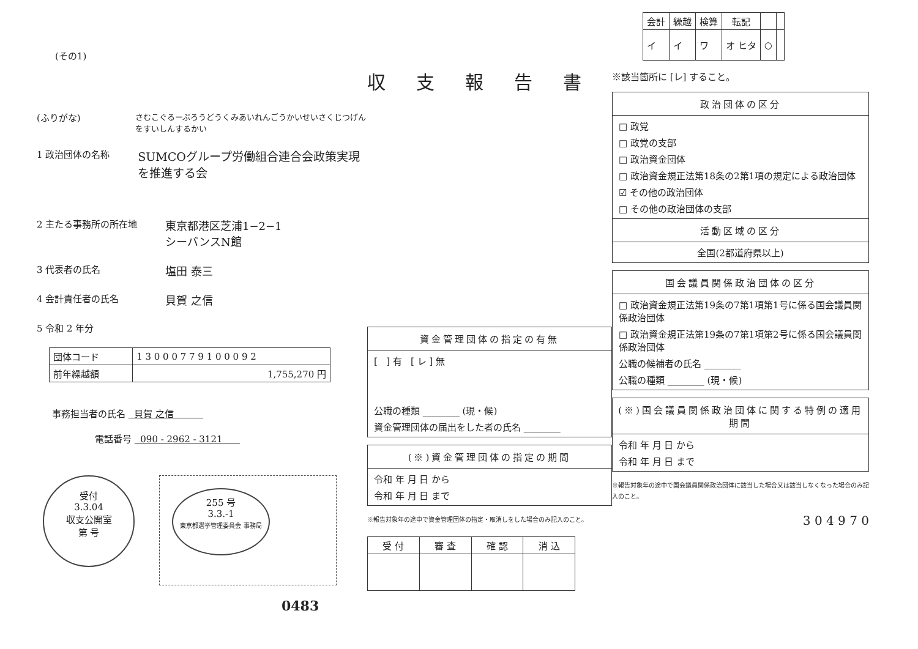(その1)
(ふりがな) さむこぐるーぷろうどうくみあいれんごうかいせいさくじつげんをすいしんするかい
1 政治団体の名称 SUMCOグループ労働組合連合会政策実現を推進する会
2 主たる事務所の所在地 東京都港区芝浦1−2−1
シーバンスN館
3 代表者の氏名 塩田 泰三
4 会計責任者の氏名 貝賀 之信
5 令和 2 年分
| 団体コード | 1 3 0 0 0 7 7 9 1 0 0 0 9 2 |
| 前年繰越額 | 1,755,270 円 |
事務担当者の氏名 貝賀 之信
電話番号 090 - 2962 - 3121
受付
3.3.04
収支公開室
第 号
255 号
3.3.-1
東京都選挙管理委員会 事務局
0483
収支報告書
資金管理団体の指定の有無
[ ] 有 [ レ ] 無
公職の種類 ________ (現・候)
資金管理団体の届出をした者の氏名 ________
(※)資金管理団体の指定の期間
令和 年 月 日 から
令和 年 月 日 まで
※報告対象年の途中で資金管理団体の指定・取消しをした場合のみ記入のこと。
| 受 付 | 審 査 | 確 認 | 消 込 |
| --- | --- | --- | --- |
| 会計 | 繰越 | 検算 | 転記 | | |
| --- | --- | --- | --- | --- | --- |
| イ | イ | ワ | オ ヒタ | ○ | |
※該当箇所に [レ] すること。
政治団体の区分
□ 政党
□ 政党の支部
□ 政治資金団体
□ 政治資金規正法第18条の2第1項の規定による政治団体
☑ その他の政治団体
□ その他の政治団体の支部
活動区域の区分
全国(2都道府県以上)
国会議員関係政治団体の区分
□ 政治資金規正法第19条の7第1項第1号に係る国会議員関係政治団体
□ 政治資金規正法第19条の7第1項第2号に係る国会議員関係政治団体
公職の候補者の氏名 ________
公職の種類 ________ (現・候)
(※)国会議員関係政治団体に関する特例の適用期間
令和 年 月 日 から
令和 年 月 日 まで
※報告対象年の途中で国会議員関係政治団体に該当した場合又は該当しなくなった場合のみ記入のこと。
3 0 4 9 7 0